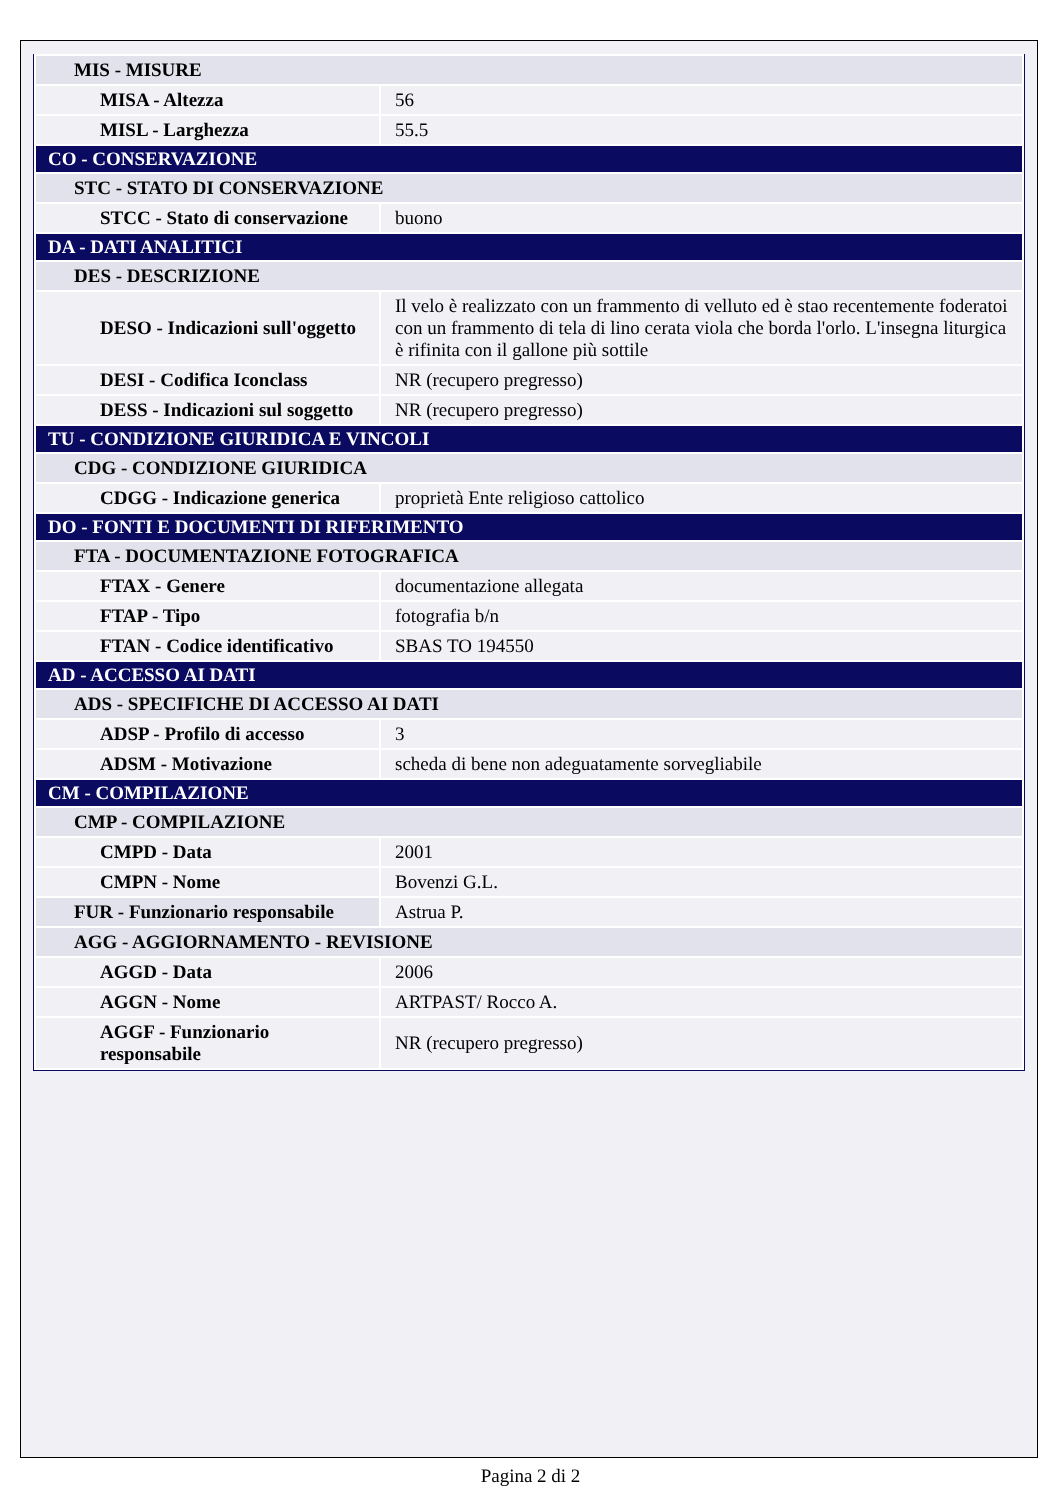| MIS - MISURE | |
| MISA - Altezza | 56 |
| MISL - Larghezza | 55.5 |
| CO - CONSERVAZIONE | |
| STC - STATO DI CONSERVAZIONE | |
| STCC - Stato di conservazione | buono |
| DA - DATI ANALITICI | |
| DES - DESCRIZIONE | |
| DESO - Indicazioni sull'oggetto | Il velo è realizzato con un frammento di velluto ed è stao recentemente foderatoi con un frammento di tela di lino cerata viola che borda l'orlo. L'insegna liturgica è rifinita con il gallone più sottile |
| DESI - Codifica Iconclass | NR (recupero pregresso) |
| DESS - Indicazioni sul soggetto | NR (recupero pregresso) |
| TU - CONDIZIONE GIURIDICA E VINCOLI | |
| CDG - CONDIZIONE GIURIDICA | |
| CDGG - Indicazione generica | proprietà Ente religioso cattolico |
| DO - FONTI E DOCUMENTI DI RIFERIMENTO | |
| FTA - DOCUMENTAZIONE FOTOGRAFICA | |
| FTAX - Genere | documentazione allegata |
| FTAP - Tipo | fotografia b/n |
| FTAN - Codice identificativo | SBAS TO 194550 |
| AD - ACCESSO AI DATI | |
| ADS - SPECIFICHE DI ACCESSO AI DATI | |
| ADSP - Profilo di accesso | 3 |
| ADSM - Motivazione | scheda di bene non adeguatamente sorvegliabile |
| CM - COMPILAZIONE | |
| CMP - COMPILAZIONE | |
| CMPD - Data | 2001 |
| CMPN - Nome | Bovenzi G.L. |
| FUR - Funzionario responsabile | Astrua P. |
| AGG - AGGIORNAMENTO - REVISIONE | |
| AGGD - Data | 2006 |
| AGGN - Nome | ARTPAST/ Rocco A. |
| AGGF - Funzionario responsabile | NR (recupero pregresso) |
Pagina 2 di 2